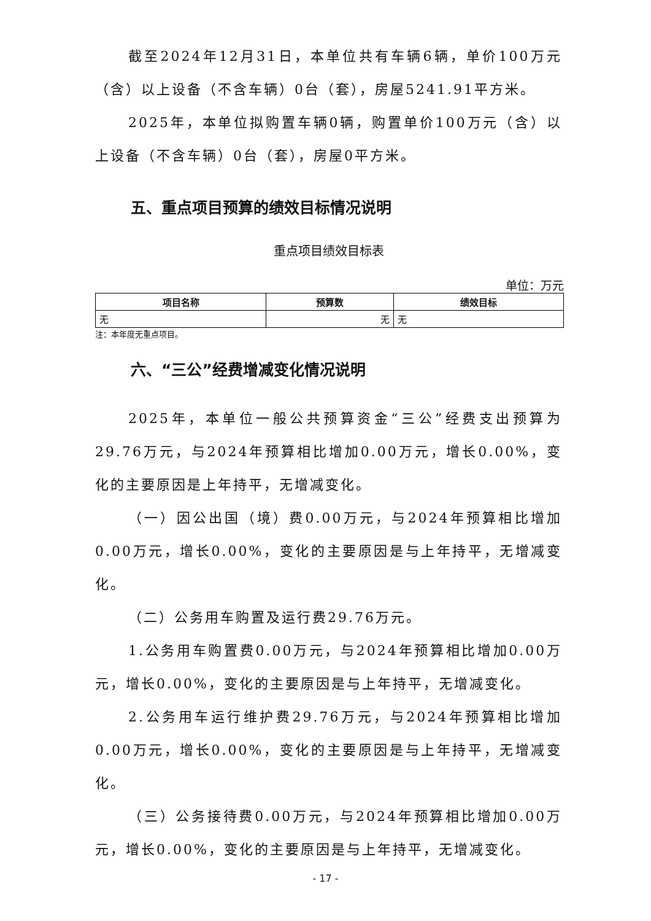截至2024年12月31日，本单位共有车辆6辆，单价100万元（含）以上设备（不含车辆）0台（套），房屋5241.91平方米。
2025年，本单位拟购置车辆0辆，购置单价100万元（含）以上设备（不含车辆）0台（套），房屋0平方米。
五、重点项目预算的绩效目标情况说明
重点项目绩效目标表
单位：万元
| 项目名称 | 预算数 | 绩效目标 |
| --- | --- | --- |
| 无 | 无 | 无 |
注：本年度无重点项目。
六、“三公”经费增减变化情况说明
2025年，本单位一般公共预算资金“三公”经费支出预算为29.76万元，与2024年预算相比增加0.00万元，增长0.00%，变化的主要原因是上年持平，无增减变化。
（一）因公出国（境）费0.00万元，与2024年预算相比增加0.00万元，增长0.00%，变化的主要原因是与上年持平，无增减变化。
（二）公务用车购置及运行费29.76万元。
1.公务用车购置费0.00万元，与2024年预算相比增加0.00万元，增长0.00%，变化的主要原因是与上年持平，无增减变化。
2.公务用车运行维护费29.76万元，与2024年预算相比增加0.00万元，增长0.00%，变化的主要原因是与上年持平，无增减变化。
（三）公务接待费0.00万元，与2024年预算相比增加0.00万元，增长0.00%，变化的主要原因是与上年持平，无增减变化。
- 17 -